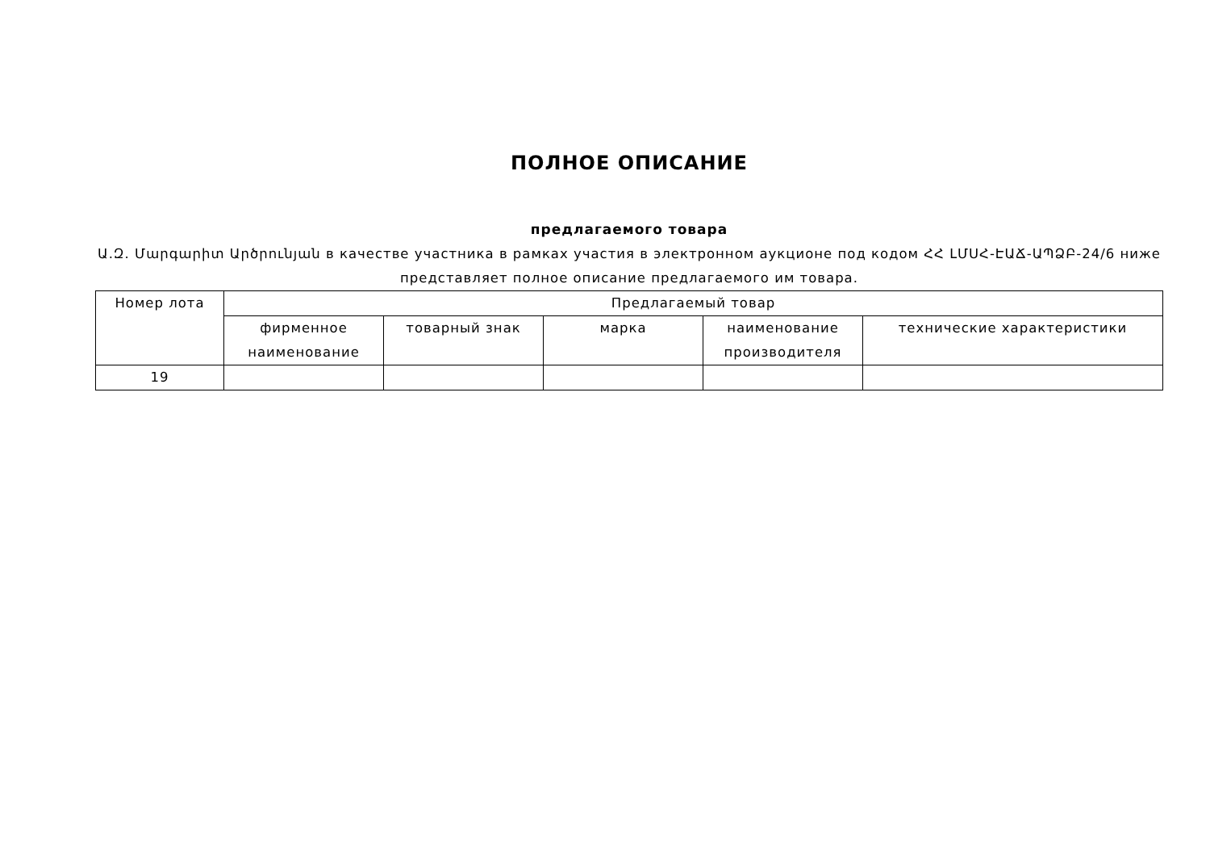ПОЛНОЕ ОПИСАНИЕ
предлагаемого товара
Ա.Զ. Մարգարիտ Արծրունյան в качестве участника в рамках участия в электронном аукционе под кодом ՀՀ ԼՄՍՀ-ԷԱՃ-ԱՊՁԲ-24/6 ниже представляет полное описание предлагаемого им товара.
| Номер лота | Предлагаемый товар | | | | |
| --- | --- | --- | --- | --- | --- |
| | фирменное наименование | товарный знак | марка | наименование производителя | технические характеристики |
| 19 | | | | | |